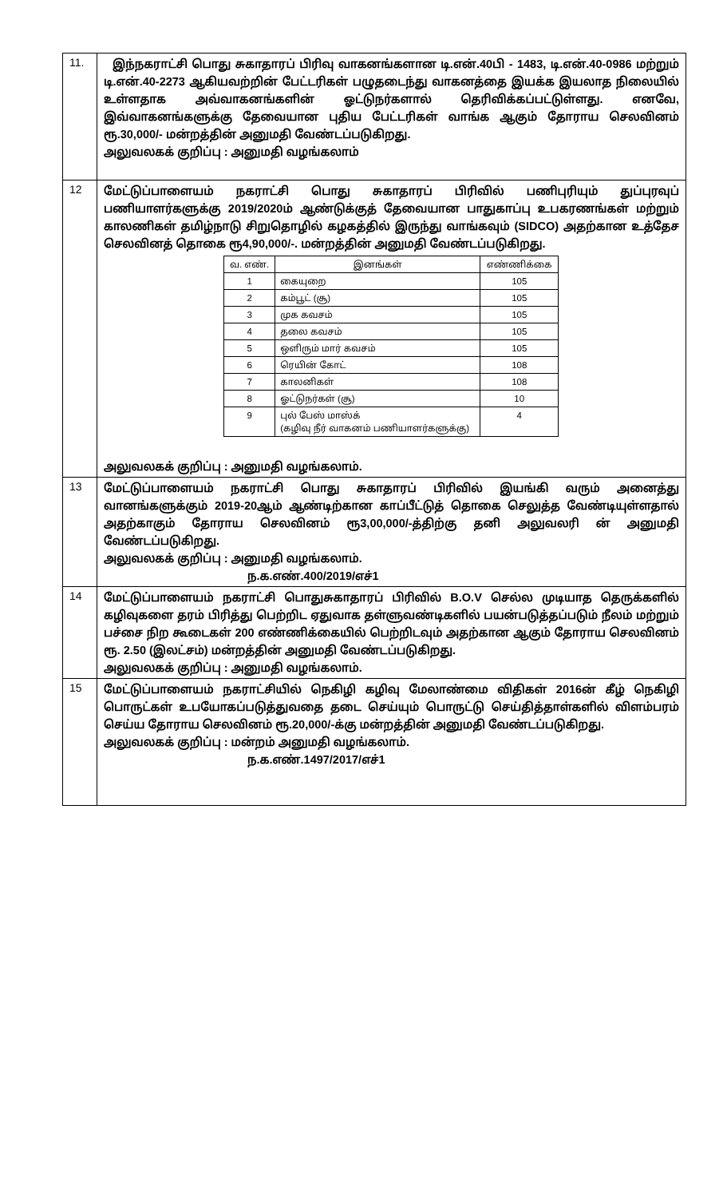| 11. | இந்நகராட்சி பொது சுகாதாரப் பிரிவு வாகனங்களான டி.என்.40பி - 1483, டி.என்.40-0986 மற்றும் டி.என்.40-2273 ஆகியவற்றின் பேட்டரிகள் பழுதடைந்து வாகனத்தை இயக்க இயலாத நிலையில் உள்ளதாக அவ்வாகனங்களின் ஓட்டுநர்களால் தெரிவிக்கப்பட்டுள்ளது. எனவே, இவ்வாகனங்களுக்கு தேவையான புதிய பேட்டரிகள் வாங்க ஆகும் தோராய செலவினம் ரூ.30,000/- மன்றத்தின் அனுமதி வேண்டப்படுகிறது. அலுவலகக் குறிப்பு : அனுமதி வழங்கலாம் |
| 12 | மேட்டுப்பாளையம் நகராட்சி பொது சுகாதாரப் பிரிவில் பணிபுரியும் துப்புரவுப் பணியாளர்களுக்கு 2019/2020ம் ஆண்டுக்குத் தேவையான பாதுகாப்பு உபகரணங்கள் மற்றும் காலணிகள் தமிழ்நாடு சிறுதொழில் கழகத்தில் இருந்து வாங்கவும் (SIDCO) அதற்கான உத்தேச செலவினத் தொகை ரூ4,90,000/-. மன்றத்தின் அனுமதி வேண்டப்படுகிறது. / வ. எண். / இனங்கள் / எண்ணிக்கை / / 1 / கையுறை / 105 / / 2 / கம்பூட் (சூ) / 105 / / 3 / முக கவசம் / 105 / / 4 / தலை கவசம் / 105 / / 5 / ஒளிரும் மார் கவசம் / 105 / / 6 / ரெயின் கோட் / 108 / / 7 / காலனிகள் / 108 / / 8 / ஓட்டுநர்கள் (சூ) / 10 / / 9 / புல் பேஸ் மாஸ்க் (கழிவு நீர் வாகனம் பணியாளர்களுக்கு) / 4 / அலுவலகக் குறிப்பு : அனுமதி வழங்கலாம். |
| 13 | மேட்டுப்பாளையம் நகராட்சி பொது சுகாதாரப் பிரிவில் இயங்கி வரும் அனைத்து வானங்களுக்கும் 2019-20ஆம் ஆண்டிற்கான காப்பீட்டுத் தொகை செலுத்த வேண்டியுள்ளதால் அதற்காகும் தோராய செலவினம் ரூ3,00,000/-த்திற்கு தனி அலுவலரி ன் அனுமதி வேண்டப்படுகிறது. அலுவலகக் குறிப்பு : அனுமதி வழங்கலாம். ந.க.எண்.400/2019/எச்1 |
| 14 | மேட்டுப்பாளையம் நகராட்சி பொதுசுகாதாரப் பிரிவில் B.O.V செல்ல முடியாத தெருக்களில் கழிவுகளை தரம் பிரித்து பெற்றிட ஏதுவாக தள்ளுவண்டிகளில் பயன்படுத்தப்படும் நீலம் மற்றும் பச்சை நிற கூடைகள் 200 எண்ணிக்கையில் பெற்றிடவும் அதற்கான ஆகும் தோராய செலவினம் ரூ. 2.50 (இலட்சம்) மன்றத்தின் அனுமதி வேண்டப்படுகிறது. அலுவலகக் குறிப்பு : அனுமதி வழங்கலாம். |
| 15 | மேட்டுப்பாளையம் நகராட்சியில் நெகிழி கழிவு மேலாண்மை விதிகள் 2016ன் கீழ் நெகிழி பொருட்கள் உபயோகப்படுத்துவதை தடை செய்யும் பொருட்டு செய்தித்தாள்களில் விளம்பரம் செய்ய தோராய செலவினம் ரூ.20,000/-க்கு மன்றத்தின் அனுமதி வேண்டப்படுகிறது. அலுவலகக் குறிப்பு : மன்றம் அனுமதி வழங்கலாம். ந.க.எண்.1497/2017/எச்1 |